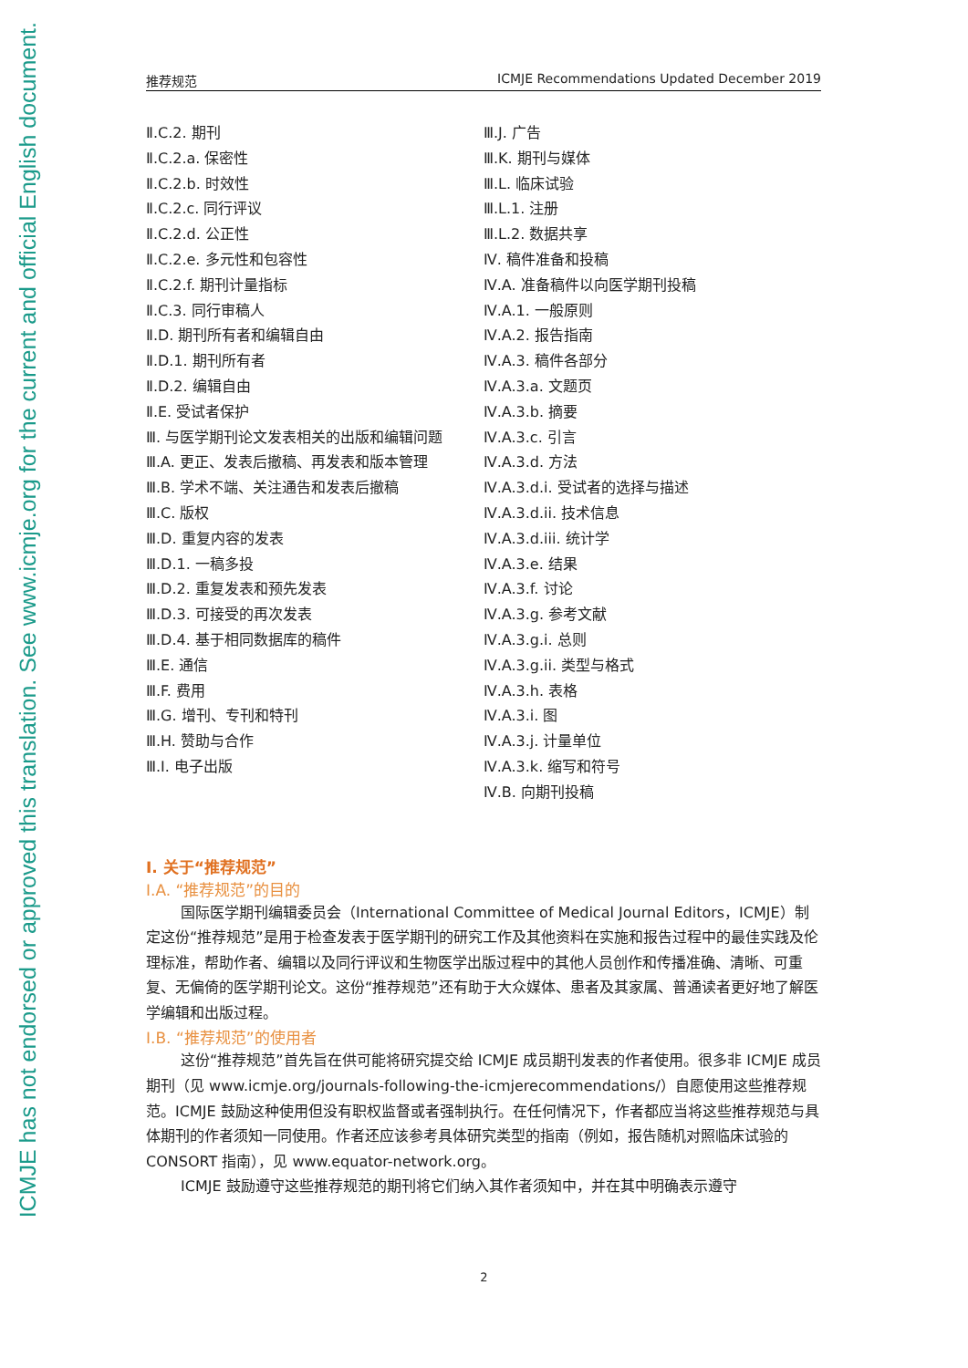ICMJE has not endorsed or approved this translation. See www.icmje.org for the current and official English document.
推荐规范 ICMJE Recommendations Updated December 2019
Ⅱ.C.2. 期刊
Ⅱ.C.2.a. 保密性
Ⅱ.C.2.b. 时效性
Ⅱ.C.2.c. 同行评议
Ⅱ.C.2.d. 公正性
Ⅱ.C.2.e. 多元性和包容性
Ⅱ.C.2.f. 期刊计量指标
Ⅱ.C.3. 同行审稿人
Ⅱ.D. 期刊所有者和编辑自由
Ⅱ.D.1. 期刊所有者
Ⅱ.D.2. 编辑自由
Ⅱ.E. 受试者保护
Ⅲ. 与医学期刊论文发表相关的出版和编辑问题
Ⅲ.A. 更正、发表后撤稿、再发表和版本管理
Ⅲ.B. 学术不端、关注通告和发表后撤稿
Ⅲ.C. 版权
Ⅲ.D. 重复内容的发表
Ⅲ.D.1. 一稿多投
Ⅲ.D.2. 重复发表和预先发表
Ⅲ.D.3. 可接受的再次发表
Ⅲ.D.4. 基于相同数据库的稿件
Ⅲ.E. 通信
Ⅲ.F. 费用
Ⅲ.G. 增刊、专刊和特刊
Ⅲ.H. 赞助与合作
Ⅲ.I. 电子出版
Ⅲ.J. 广告
Ⅲ.K. 期刊与媒体
Ⅲ.L. 临床试验
Ⅲ.L.1. 注册
Ⅲ.L.2. 数据共享
Ⅳ. 稿件准备和投稿
Ⅳ.A. 准备稿件以向医学期刊投稿
Ⅳ.A.1. 一般原则
Ⅳ.A.2. 报告指南
Ⅳ.A.3. 稿件各部分
Ⅳ.A.3.a. 文题页
Ⅳ.A.3.b. 摘要
Ⅳ.A.3.c. 引言
Ⅳ.A.3.d. 方法
Ⅳ.A.3.d.i. 受试者的选择与描述
Ⅳ.A.3.d.ii. 技术信息
Ⅳ.A.3.d.iii. 统计学
Ⅳ.A.3.e. 结果
Ⅳ.A.3.f. 讨论
Ⅳ.A.3.g. 参考文献
Ⅳ.A.3.g.i. 总则
Ⅳ.A.3.g.ii. 类型与格式
Ⅳ.A.3.h. 表格
Ⅳ.A.3.i. 图
Ⅳ.A.3.j. 计量单位
Ⅳ.A.3.k. 缩写和符号
Ⅳ.B. 向期刊投稿
Ⅰ. 关于“推荐规范”
Ⅰ.A. “推荐规范”的目的
国际医学期刊编辑委员会（International Committee of Medical Journal Editors，ICMJE）制定这份“推荐规范”是用于检查发表于医学期刊的研究工作及其他资料在实施和报告过程中的最佳实践及伦理标准，帮助作者、编辑以及同行评议和生物医学出版过程中的其他人员创作和传播准确、清晰、可重复、无偏倚的医学期刊论文。这份“推荐规范”还有助于大众媒体、患者及其家属、普通读者更好地了解医学编辑和出版过程。
Ⅰ.B. “推荐规范”的使用者
这份“推荐规范”首先旨在供可能将研究提交给 ICMJE 成员期刊发表的作者使用。很多非 ICMJE 成员期刊（见 www.icmje.org/journals-following-the-icmjerecommendations/）自愿使用这些推荐规范。ICMJE 鼓励这种使用但没有职权监督或者强制执行。在任何情况下，作者都应当将这些推荐规范与具体期刊的作者须知一同使用。作者还应该参考具体研究类型的指南（例如，报告随机对照临床试验的 CONSORT 指南），见 www.equator-network.org。
ICMJE 鼓励遵守这些推荐规范的期刊将它们纳入其作者须知中，并在其中明确表示遵守
2